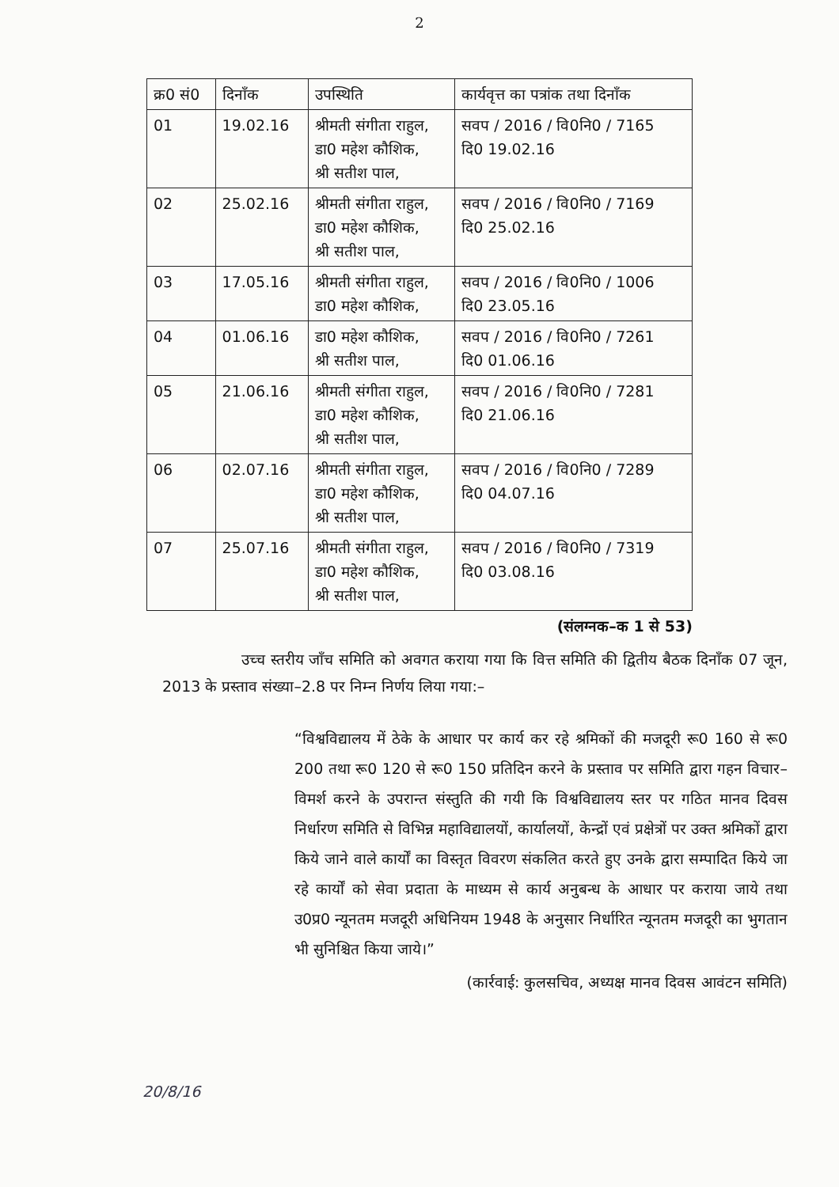2
| क्र0 सं0 | दिनाँक | उपस्थिति | कार्यवृत्त का पत्रांक तथा दिनाँक |
| --- | --- | --- | --- |
| 01 | 19.02.16 | श्रीमती संगीता राहुल, डा0 महेश कौशिक, श्री सतीश पाल, | सवप / 2016 / वि0नि0 / 7165 दि0 19.02.16 |
| 02 | 25.02.16 | श्रीमती संगीता राहुल, डा0 महेश कौशिक, श्री सतीश पाल, | सवप / 2016 / वि0नि0 / 7169 दि0 25.02.16 |
| 03 | 17.05.16 | श्रीमती संगीता राहुल, डा0 महेश कौशिक, | सवप / 2016 / वि0नि0 / 1006 दि0 23.05.16 |
| 04 | 01.06.16 | डा0 महेश कौशिक, श्री सतीश पाल, | सवप / 2016 / वि0नि0 / 7261 दि0 01.06.16 |
| 05 | 21.06.16 | श्रीमती संगीता राहुल, डा0 महेश कौशिक, श्री सतीश पाल, | सवप / 2016 / वि0नि0 / 7281 दि0 21.06.16 |
| 06 | 02.07.16 | श्रीमती संगीता राहुल, डा0 महेश कौशिक, श्री सतीश पाल, | सवप / 2016 / वि0नि0 / 7289 दि0 04.07.16 |
| 07 | 25.07.16 | श्रीमती संगीता राहुल, डा0 महेश कौशिक, श्री सतीश पाल, | सवप / 2016 / वि0नि0 / 7319 दि0 03.08.16 |
(संलग्नक–क 1 से 53)
उच्च स्तरीय जाँच समिति को अवगत कराया गया कि वित्त समिति की द्वितीय बैठक दिनाँक 07 जून, 2013 के प्रस्ताव संख्या–2.8 पर निम्न निर्णय लिया गया:–
“विश्वविद्यालय में ठेके के आधार पर कार्य कर रहे श्रमिकों की मजदूरी रू0 160 से रू0 200 तथा रू0 120 से रू0 150 प्रतिदिन करने के प्रस्ताव पर समिति द्वारा गहन विचार–विमर्श करने के उपरान्त संस्तुति की गयी कि विश्वविद्यालय स्तर पर गठित मानव दिवस निर्धारण समिति से विभिन्न महाविद्यालयों, कार्यालयों, केन्द्रों एवं प्रक्षेत्रों पर उक्त श्रमिकों द्वारा किये जाने वाले कार्यों का विस्तृत विवरण संकलित करते हुए उनके द्वारा सम्पादित किये जा रहे कार्यों को सेवा प्रदाता के माध्यम से कार्य अनुबन्ध के आधार पर कराया जाये तथा उ0प्र0 न्यूनतम मजदूरी अधिनियम 1948 के अनुसार निर्धारित न्यूनतम मजदूरी का भुगतान भी सुनिश्चित किया जाये।”
(कार्रवाई: कुलसचिव, अध्यक्ष मानव दिवस आवंटन समिति)
20/8/16